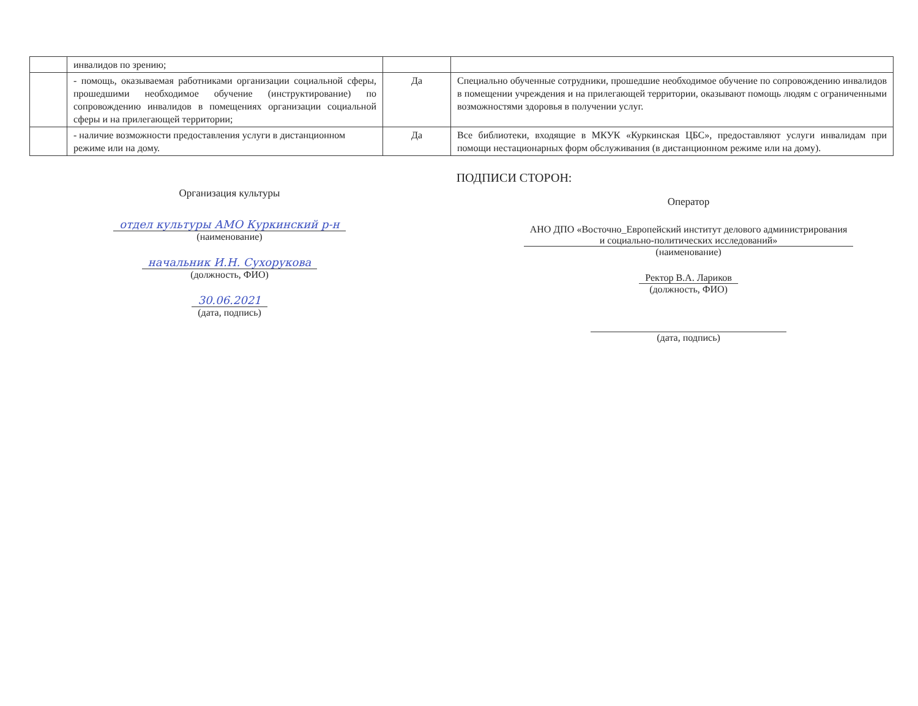| | инвалидов по зрению; | | |
| | - помощь, оказываемая работниками организации социальной сферы, прошедшими необходимое обучение (инструктирование) по сопровождению инвалидов в помещениях организации социальной сферы и на прилегающей территории; | Да | Специально обученные сотрудники, прошедшие необходимое обучение по сопровождению инвалидов в помещении учреждения и на прилегающей территории, оказывают помощь людям с ограниченными возможностями здоровья в получении услуг. |
| | - наличие возможности предоставления услуги в дистанционном режиме или на дому. | Да | Все библиотеки, входящие в МКУК «Куркинская ЦБС», предоставляют услуги инвалидам при помощи нестационарных форм обслуживания (в дистанционном режиме или на дому). |
ПОДПИСИ СТОРОН:
Организация культуры
отдел культуры АМО Куркинский р-н
(наименование)
начальник И.Н. Сухорукова
(должность, ФИО)
30.06.2021
(дата, подпись)
Оператор
АНО ДПО «Восточно_Европейский институт делового администрирования
и социально-политических исследований»
(наименование)
Ректор В.А. Лариков
(должность, ФИО)
(дата, подпись)